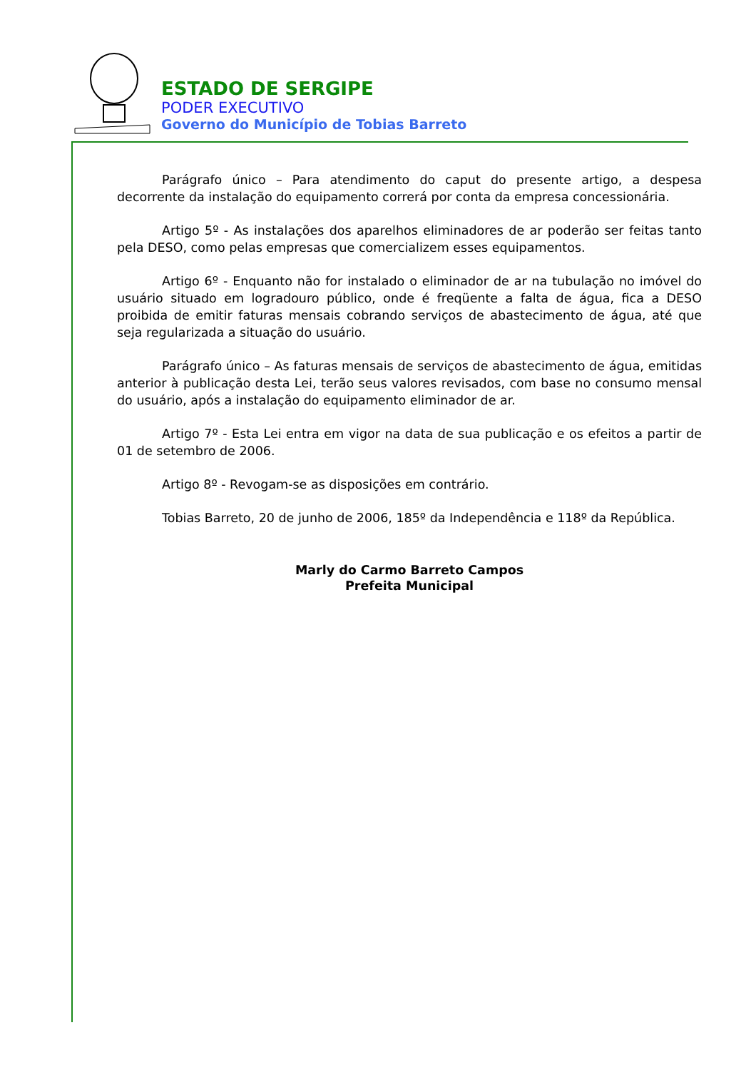ESTADO DE SERGIPE
PODER EXECUTIVO
Governo do Município de Tobias Barreto
Parágrafo único – Para atendimento do caput do presente artigo, a despesa decorrente da instalação do equipamento correrá por conta da empresa concessionária.
Artigo 5º - As instalações dos aparelhos eliminadores de ar poderão ser feitas tanto pela DESO, como pelas empresas que comercializem esses equipamentos.
Artigo 6º - Enquanto não for instalado o eliminador de ar na tubulação no imóvel do usuário situado em logradouro público, onde é freqüente a falta de água, fica a DESO proibida de emitir faturas mensais cobrando serviços de abastecimento de água, até que seja regularizada a situação do usuário.
Parágrafo único – As faturas mensais de serviços de abastecimento de água, emitidas anterior à publicação desta Lei, terão seus valores revisados, com base no consumo mensal do usuário, após a instalação do equipamento eliminador de ar.
Artigo 7º - Esta Lei entra em vigor na data de sua publicação e os efeitos a partir de 01 de setembro de 2006.
Artigo 8º - Revogam-se as disposições em contrário.
Tobias Barreto, 20 de junho de 2006, 185º da Independência e 118º da República.
Marly do Carmo Barreto Campos
Prefeita Municipal